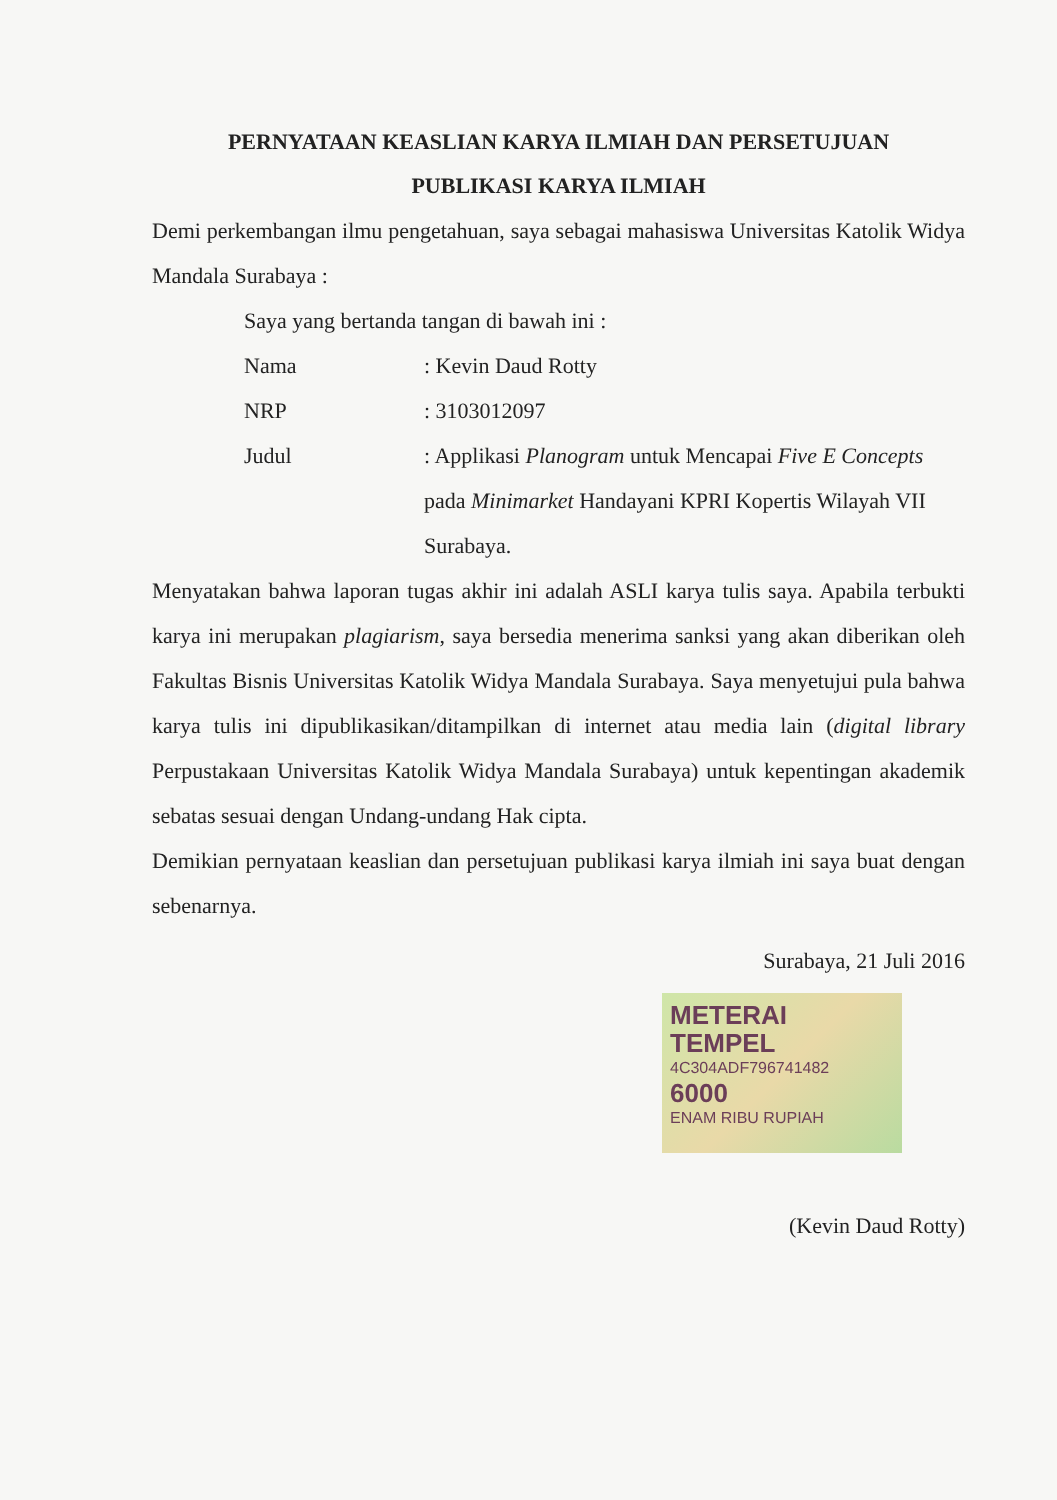PERNYATAAN KEASLIAN KARYA ILMIAH DAN PERSETUJUAN
PUBLIKASI KARYA ILMIAH
Demi perkembangan ilmu pengetahuan, saya sebagai mahasiswa Universitas Katolik Widya Mandala Surabaya :
Saya yang bertanda tangan di bawah ini :
Nama: Kevin Daud Rotty
NRP: 3103012097
Judul: Applikasi Planogram untuk Mencapai Five E Concepts pada Minimarket Handayani KPRI Kopertis Wilayah VII Surabaya.
Menyatakan bahwa laporan tugas akhir ini adalah ASLI karya tulis saya. Apabila terbukti karya ini merupakan plagiarism, saya bersedia menerima sanksi yang akan diberikan oleh Fakultas Bisnis Universitas Katolik Widya Mandala Surabaya. Saya menyetujui pula bahwa karya tulis ini dipublikasikan/ditampilkan di internet atau media lain (digital library Perpustakaan Universitas Katolik Widya Mandala Surabaya) untuk kepentingan akademik sebatas sesuai dengan Undang-undang Hak cipta.
Demikian pernyataan keaslian dan persetujuan publikasi karya ilmiah ini saya buat dengan sebenarnya.
Surabaya, 21 Juli 2016
METERAI TEMPEL
4C304ADF796741482
6000
ENAM RIBU RUPIAH
(Kevin Daud Rotty)